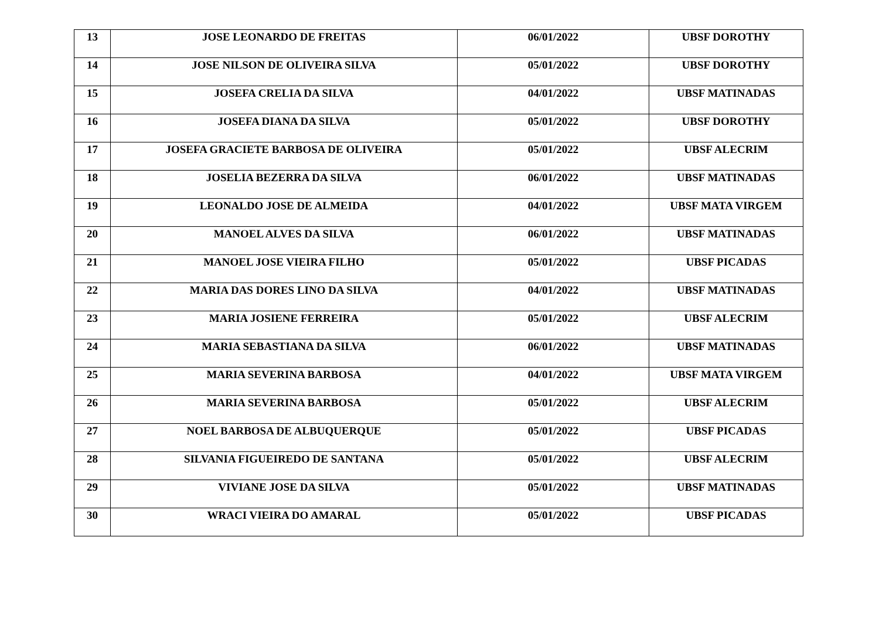| 13 | JOSE LEONARDO DE FREITAS | 06/01/2022 | UBSF DOROTHY |
| 14 | JOSE NILSON DE OLIVEIRA SILVA | 05/01/2022 | UBSF DOROTHY |
| 15 | JOSEFA CRELIA DA SILVA | 04/01/2022 | UBSF MATINADAS |
| 16 | JOSEFA DIANA DA SILVA | 05/01/2022 | UBSF DOROTHY |
| 17 | JOSEFA GRACIETE BARBOSA DE OLIVEIRA | 05/01/2022 | UBSF ALECRIM |
| 18 | JOSELIA BEZERRA DA SILVA | 06/01/2022 | UBSF MATINADAS |
| 19 | LEONALDO JOSE DE ALMEIDA | 04/01/2022 | UBSF MATA VIRGEM |
| 20 | MANOEL ALVES DA SILVA | 06/01/2022 | UBSF MATINADAS |
| 21 | MANOEL JOSE VIEIRA FILHO | 05/01/2022 | UBSF PICADAS |
| 22 | MARIA DAS DORES LINO DA SILVA | 04/01/2022 | UBSF MATINADAS |
| 23 | MARIA JOSIENE FERREIRA | 05/01/2022 | UBSF ALECRIM |
| 24 | MARIA SEBASTIANA DA SILVA | 06/01/2022 | UBSF MATINADAS |
| 25 | MARIA SEVERINA BARBOSA | 04/01/2022 | UBSF MATA VIRGEM |
| 26 | MARIA SEVERINA BARBOSA | 05/01/2022 | UBSF ALECRIM |
| 27 | NOEL BARBOSA DE ALBUQUERQUE | 05/01/2022 | UBSF PICADAS |
| 28 | SILVANIA FIGUEIREDO DE SANTANA | 05/01/2022 | UBSF ALECRIM |
| 29 | VIVIANE JOSE DA SILVA | 05/01/2022 | UBSF MATINADAS |
| 30 | WRACI VIEIRA DO AMARAL | 05/01/2022 | UBSF PICADAS |